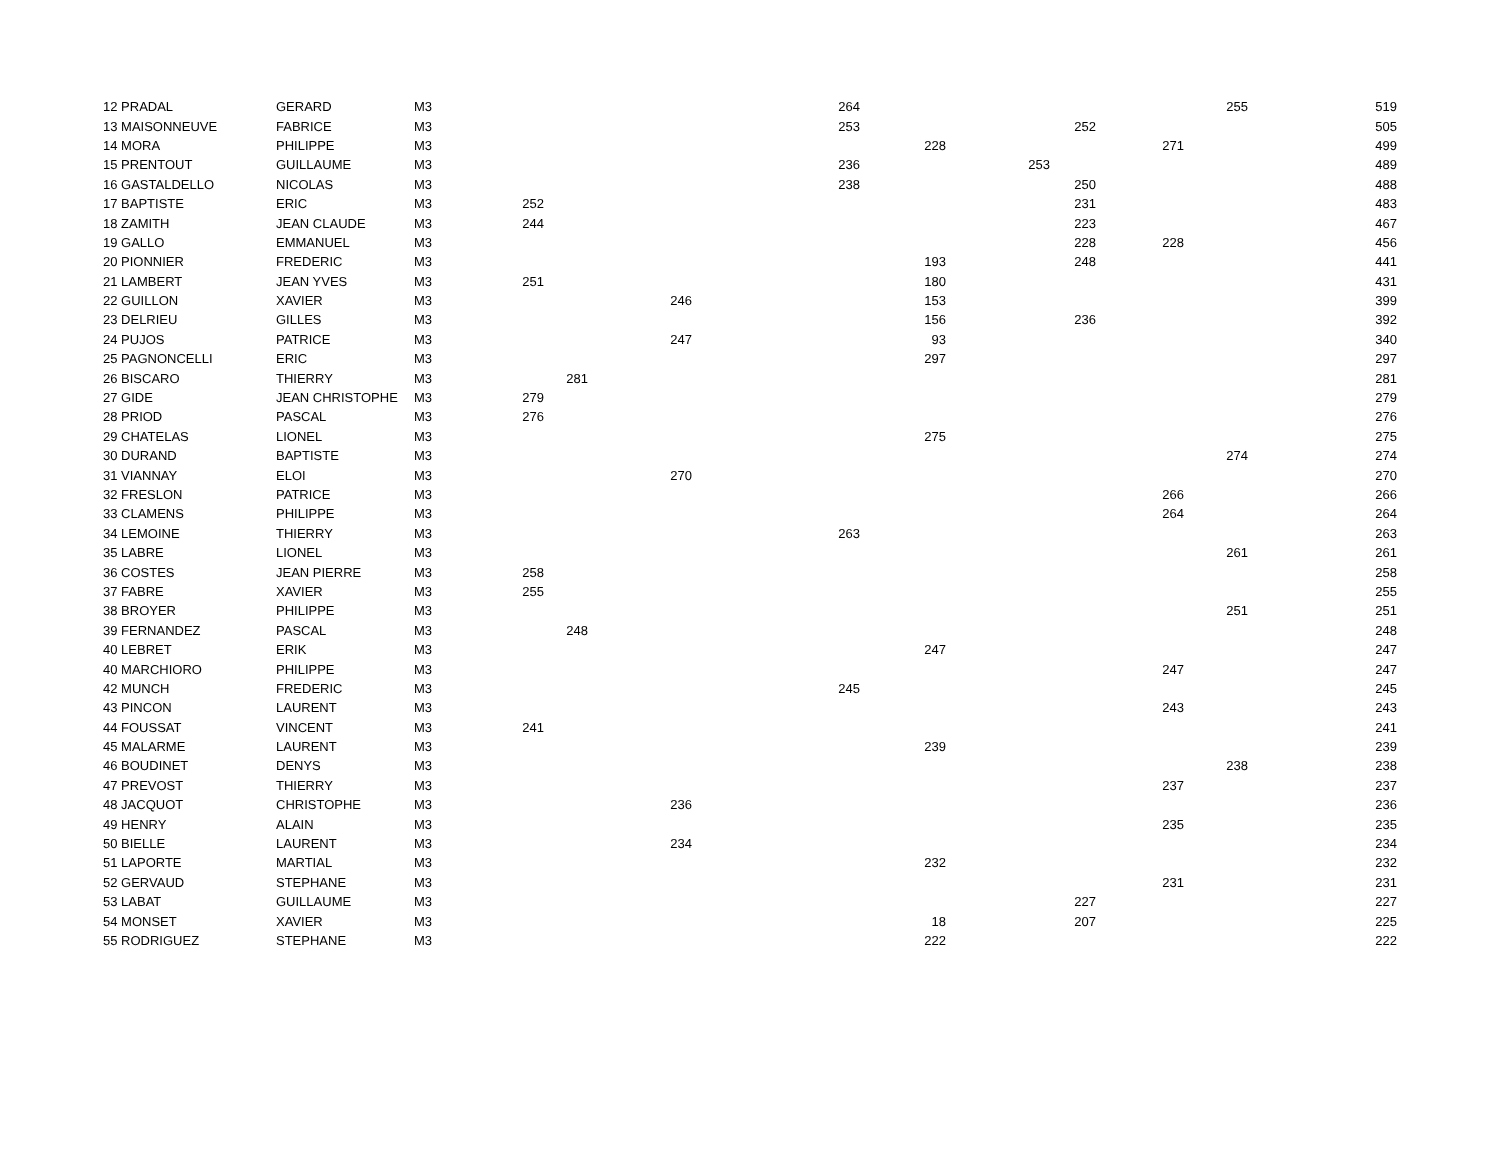| 12 PRADAL | GERARD | M3 | | | | 264 | | | | | 255 | 519 |
| 13 MAISONNEUVE | FABRICE | M3 | | | | 253 | | | 252 | | | 505 |
| 14 MORA | PHILIPPE | M3 | | | | | 228 | | | 271 | | 499 |
| 15 PRENTOUT | GUILLAUME | M3 | | | | 236 | | 253 | | | | 489 |
| 16 GASTALDELLO | NICOLAS | M3 | | | | 238 | | | 250 | | | 488 |
| 17 BAPTISTE | ERIC | M3 | 252 | | | | | | 231 | | | 483 |
| 18 ZAMITH | JEAN CLAUDE | M3 | 244 | | | | | | 223 | | | 467 |
| 19 GALLO | EMMANUEL | M3 | | | | | | | 228 | 228 | | 456 |
| 20 PIONNIER | FREDERIC | M3 | | | | | 193 | | 248 | | | 441 |
| 21 LAMBERT | JEAN YVES | M3 | 251 | | | | 180 | | | | | 431 |
| 22 GUILLON | XAVIER | M3 | | | 246 | | 153 | | | | | 399 |
| 23 DELRIEU | GILLES | M3 | | | | | 156 | | 236 | | | 392 |
| 24 PUJOS | PATRICE | M3 | | | 247 | | 93 | | | | | 340 |
| 25 PAGNONCELLI | ERIC | M3 | | | | | 297 | | | | | 297 |
| 26 BISCARO | THIERRY | M3 | | 281 | | | | | | | | 281 |
| 27 GIDE | JEAN CHRISTOPHE | M3 | 279 | | | | | | | | | 279 |
| 28 PRIOD | PASCAL | M3 | 276 | | | | | | | | | 276 |
| 29 CHATELAS | LIONEL | M3 | | | | | 275 | | | | | 275 |
| 30 DURAND | BAPTISTE | M3 | | | | | | | | | 274 | 274 |
| 31 VIANNAY | ELOI | M3 | | | 270 | | | | | | | 270 |
| 32 FRESLON | PATRICE | M3 | | | | | | | | 266 | | 266 |
| 33 CLAMENS | PHILIPPE | M3 | | | | | | | | 264 | | 264 |
| 34 LEMOINE | THIERRY | M3 | | | | 263 | | | | | | 263 |
| 35 LABRE | LIONEL | M3 | | | | | | | | | 261 | 261 |
| 36 COSTES | JEAN PIERRE | M3 | 258 | | | | | | | | | 258 |
| 37 FABRE | XAVIER | M3 | 255 | | | | | | | | | 255 |
| 38 BROYER | PHILIPPE | M3 | | | | | | | | | 251 | 251 |
| 39 FERNANDEZ | PASCAL | M3 | | 248 | | | | | | | | 248 |
| 40 LEBRET | ERIK | M3 | | | | | 247 | | | | | 247 |
| 40 MARCHIORO | PHILIPPE | M3 | | | | | | | | 247 | | 247 |
| 42 MUNCH | FREDERIC | M3 | | | | 245 | | | | | | 245 |
| 43 PINCON | LAURENT | M3 | | | | | | | | 243 | | 243 |
| 44 FOUSSAT | VINCENT | M3 | 241 | | | | | | | | | 241 |
| 45 MALARME | LAURENT | M3 | | | | | 239 | | | | | 239 |
| 46 BOUDINET | DENYS | M3 | | | | | | | | | 238 | 238 |
| 47 PREVOST | THIERRY | M3 | | | | | | | | 237 | | 237 |
| 48 JACQUOT | CHRISTOPHE | M3 | | | 236 | | | | | | | 236 |
| 49 HENRY | ALAIN | M3 | | | | | | | | 235 | | 235 |
| 50 BIELLE | LAURENT | M3 | | | 234 | | | | | | | 234 |
| 51 LAPORTE | MARTIAL | M3 | | | | | 232 | | | | | 232 |
| 52 GERVAUD | STEPHANE | M3 | | | | | | | | 231 | | 231 |
| 53 LABAT | GUILLAUME | M3 | | | | | | | 227 | | | 227 |
| 54 MONSET | XAVIER | M3 | | | | | 18 | | 207 | | | 225 |
| 55 RODRIGUEZ | STEPHANE | M3 | | | | | 222 | | | | | 222 |